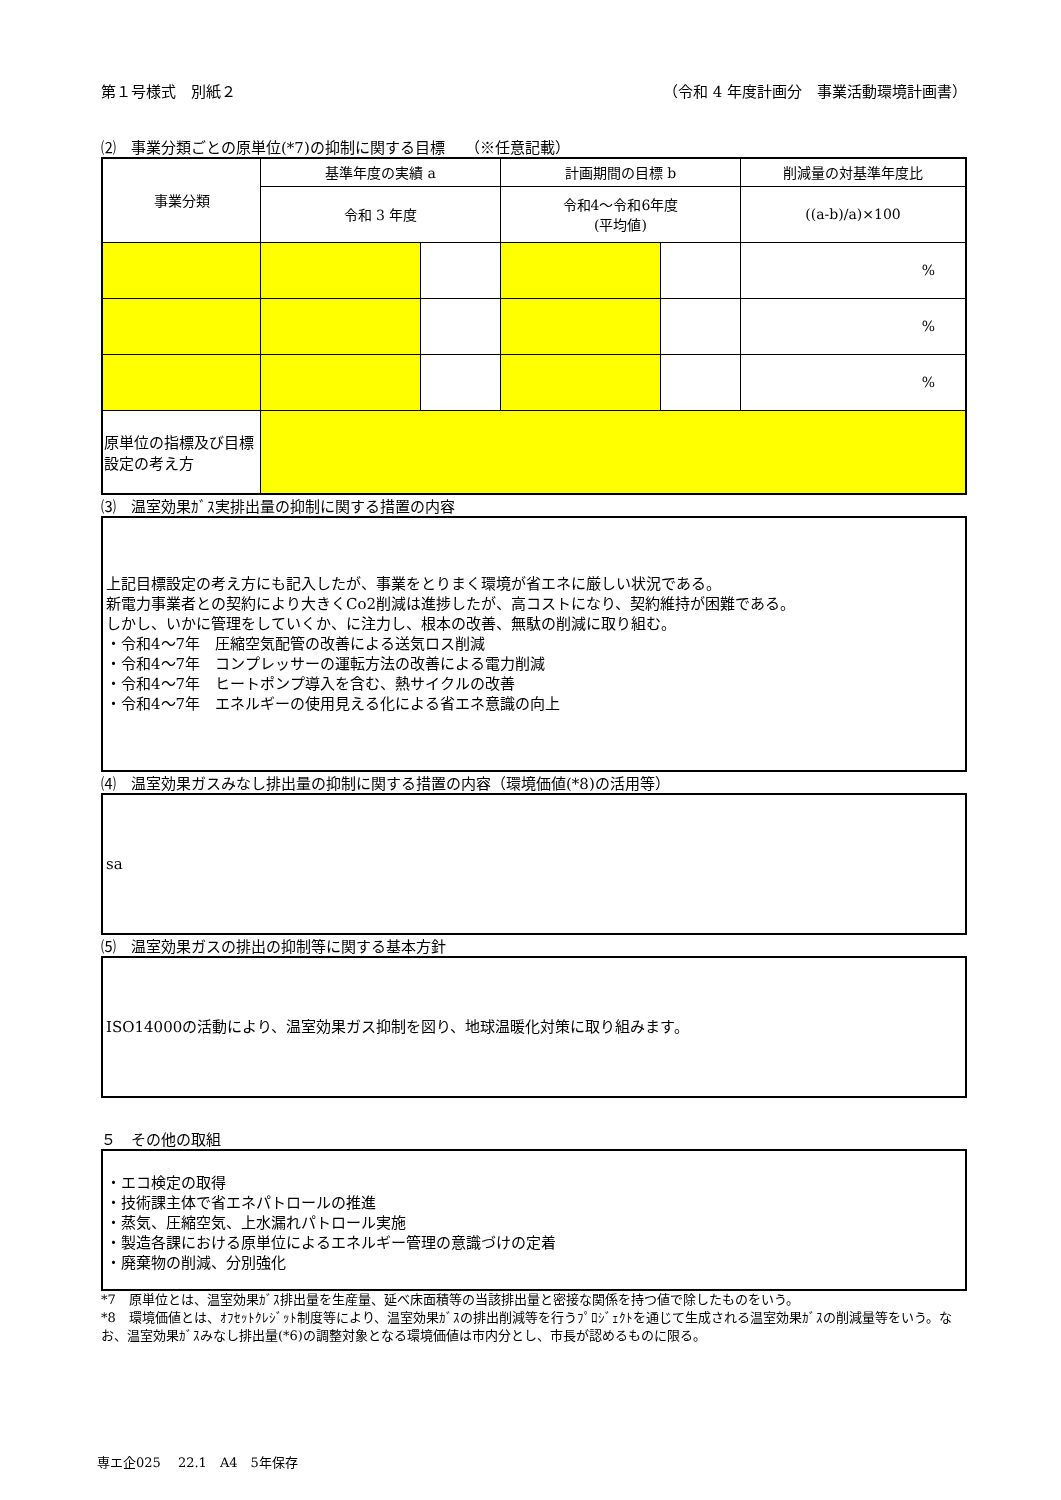第１号様式　別紙２ （令和 4 年度計画分　事業活動環境計画書）
⑵　事業分類ごとの原単位(*7)の抑制に関する目標　 （※任意記載）
| 事業分類 | 基準年度の実績 a | | 計画期間の目標 b | | 削減量の対基準年度比 |
| | 令和 3 年度 | | 令和4～令和6年度 (平均値) | | ((a-b)/a)×100 |
| | | | | | % |
| | | | | | % |
| | | | | | % |
| 原単位の指標及び目標設定の考え方 | | | | | |
⑶　温室効果ｶﾞｽ実排出量の抑制に関する措置の内容
上記目標設定の考え方にも記入したが、事業をとりまく環境が省エネに厳しい状況である。
新電力事業者との契約により大きくCo2削減は進捗したが、高コストになり、契約維持が困難である。
しかし、いかに管理をしていくか、に注力し、根本の改善、無駄の削減に取り組む。
・令和4～7年　圧縮空気配管の改善による送気ロス削減
・令和4～7年　コンプレッサーの運転方法の改善による電力削減
・令和4～7年　ヒートポンプ導入を含む、熱サイクルの改善
・令和4～7年　エネルギーの使用見える化による省エネ意識の向上
⑷　温室効果ガスみなし排出量の抑制に関する措置の内容（環境価値(*8)の活用等）
sa
⑸　温室効果ガスの排出の抑制等に関する基本方針
ISO14000の活動により、温室効果ガス抑制を図り、地球温暖化対策に取り組みます。
５　その他の取組
・エコ検定の取得
・技術課主体で省エネパトロールの推進
・蒸気、圧縮空気、上水漏れパトロール実施
・製造各課における原単位によるエネルギー管理の意識づけの定着
・廃棄物の削減、分別強化
*7　原単位とは、温室効果ｶﾞｽ排出量を生産量、延べ床面積等の当該排出量と密接な関係を持つ値で除したものをいう。
*8　環境価値とは、ｵﾌｾｯﾄｸﾚｼﾞｯﾄ制度等により、温室効果ｶﾞｽの排出削減等を行うﾌﾟﾛｼﾞｪｸﾄを通じて生成される温室効果ｶﾞｽの削減量等をいう。なお、温室効果ｶﾞｽみなし排出量(*6)の調整対象となる環境価値は市内分とし、市長が認めるものに限る。
専エ企025　 22.1　A4　5年保存